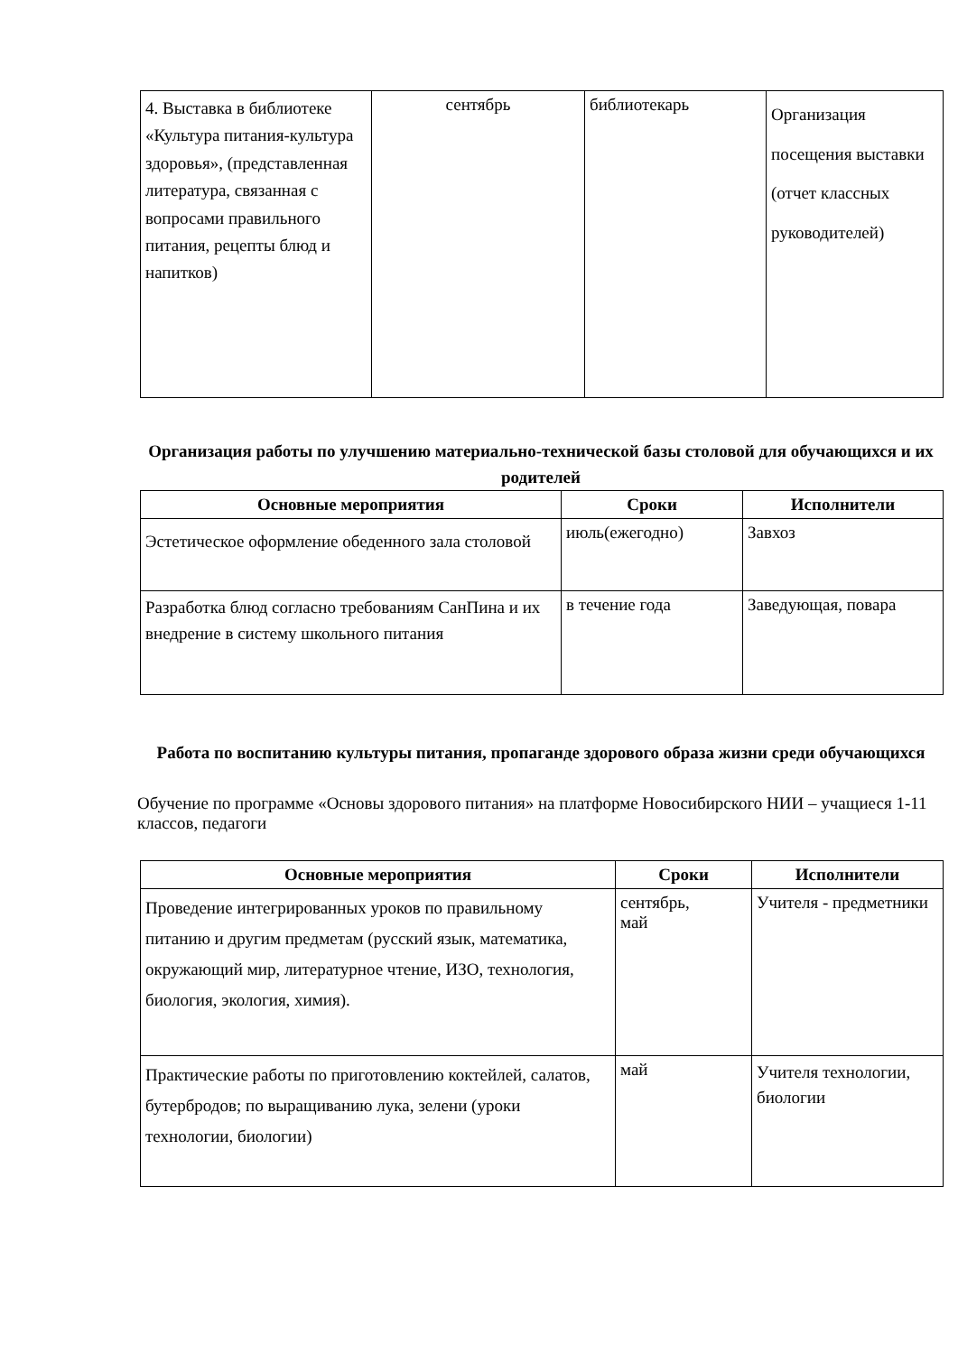| 4. Выставка в библиотеке «Культура питания-культура здоровья», (представленная литература, связанная с вопросами правильного питания, рецепты блюд и напитков) | сентябрь | библиотекарь | Организация посещения выставки (отчет классных руководителей) |
Организация работы по улучшению материально-технической базы столовой для обучающихся и их родителей
| Основные мероприятия | Сроки | Исполнители |
| --- | --- | --- |
| Эстетическое оформление обеденного зала столовой | июль(ежегодно) | Завхоз |
| Разработка блюд согласно требованиям СанПина и их внедрение в систему школьного питания | в течение года | Заведующая, повара |
Работа по воспитанию культуры питания, пропаганде здорового образа жизни среди обучающихся
Обучение по программе «Основы здорового питания» на платформе Новосибирского НИИ – учащиеся 1-11 классов, педагоги
| Основные мероприятия | Сроки | Исполнители |
| --- | --- | --- |
| Проведение интегрированных уроков по правильному питанию и другим предметам (русский язык, математика, окружающий мир, литературное чтение, ИЗО, технология, биология, экология, химия). | сентябрь, май | Учителя - предметники |
| Практические работы по приготовлению коктейлей, салатов, бутербродов; по выращиванию лука, зелени (уроки технологии, биологии) | май | Учителя технологии, биологии |